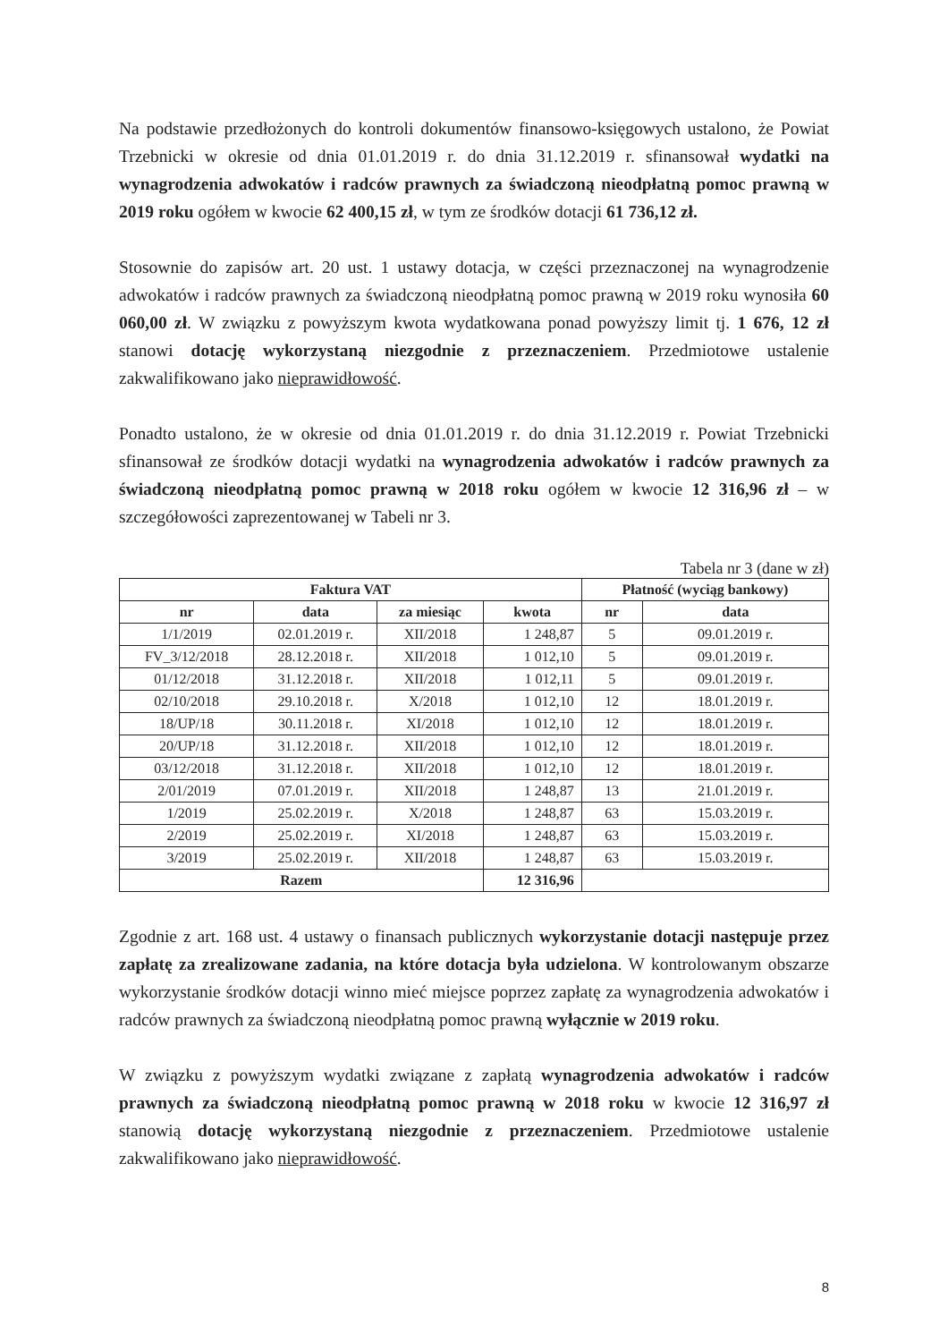Na podstawie przedłożonych do kontroli dokumentów finansowo-księgowych ustalono, że Powiat Trzebnicki w okresie od dnia 01.01.2019 r. do dnia 31.12.2019 r. sfinansował wydatki na wynagrodzenia adwokatów i radców prawnych za świadczoną nieodpłatną pomoc prawną w 2019 roku ogółem w kwocie 62 400,15 zł, w tym ze środków dotacji 61 736,12 zł.
Stosownie do zapisów art. 20 ust. 1 ustawy dotacja, w części przeznaczonej na wynagrodzenie adwokatów i radców prawnych za świadczoną nieodpłatną pomoc prawną w 2019 roku wynosiła 60 060,00 zł. W związku z powyższym kwota wydatkowana ponad powyższy limit tj. 1 676, 12 zł stanowi dotację wykorzystaną niezgodnie z przeznaczeniem. Przedmiotowe ustalenie zakwalifikowano jako nieprawidłowość.
Ponadto ustalono, że w okresie od dnia 01.01.2019 r. do dnia 31.12.2019 r. Powiat Trzebnicki sfinansował ze środków dotacji wydatki na wynagrodzenia adwokatów i radców prawnych za świadczoną nieodpłatną pomoc prawną w 2018 roku ogółem w kwocie 12 316,96 zł – w szczegółowości zaprezentowanej w Tabeli nr 3.
Tabela nr 3 (dane w zł)
| Faktura VAT | | | | Płatność (wyciąg bankowy) | |
| --- | --- | --- | --- | --- | --- |
| nr | data | za miesiąc | kwota | nr | data |
| 1/1/2019 | 02.01.2019 r. | XII/2018 | 1 248,87 | 5 | 09.01.2019 r. |
| FV_3/12/2018 | 28.12.2018 r. | XII/2018 | 1 012,10 | 5 | 09.01.2019 r. |
| 01/12/2018 | 31.12.2018 r. | XII/2018 | 1 012,11 | 5 | 09.01.2019 r. |
| 02/10/2018 | 29.10.2018 r. | X/2018 | 1 012,10 | 12 | 18.01.2019 r. |
| 18/UP/18 | 30.11.2018 r. | XI/2018 | 1 012,10 | 12 | 18.01.2019 r. |
| 20/UP/18 | 31.12.2018 r. | XII/2018 | 1 012,10 | 12 | 18.01.2019 r. |
| 03/12/2018 | 31.12.2018 r. | XII/2018 | 1 012,10 | 12 | 18.01.2019 r. |
| 2/01/2019 | 07.01.2019 r. | XII/2018 | 1 248,87 | 13 | 21.01.2019 r. |
| 1/2019 | 25.02.2019 r. | X/2018 | 1 248,87 | 63 | 15.03.2019 r. |
| 2/2019 | 25.02.2019 r. | XI/2018 | 1 248,87 | 63 | 15.03.2019 r. |
| 3/2019 | 25.02.2019 r. | XII/2018 | 1 248,87 | 63 | 15.03.2019 r. |
| Razem | | | 12 316,96 | | |
Zgodnie z art. 168 ust. 4 ustawy o finansach publicznych wykorzystanie dotacji następuje przez zapłatę za zrealizowane zadania, na które dotacja była udzielona. W kontrolowanym obszarze wykorzystanie środków dotacji winno mieć miejsce poprzez zapłatę za wynagrodzenia adwokatów i radców prawnych za świadczoną nieodpłatną pomoc prawną wyłącznie w 2019 roku.
W związku z powyższym wydatki związane z zapłatą wynagrodzenia adwokatów i radców prawnych za świadczoną nieodpłatną pomoc prawną w 2018 roku w kwocie 12 316,97 zł stanowią dotację wykorzystaną niezgodnie z przeznaczeniem. Przedmiotowe ustalenie zakwalifikowano jako nieprawidłowość.
8